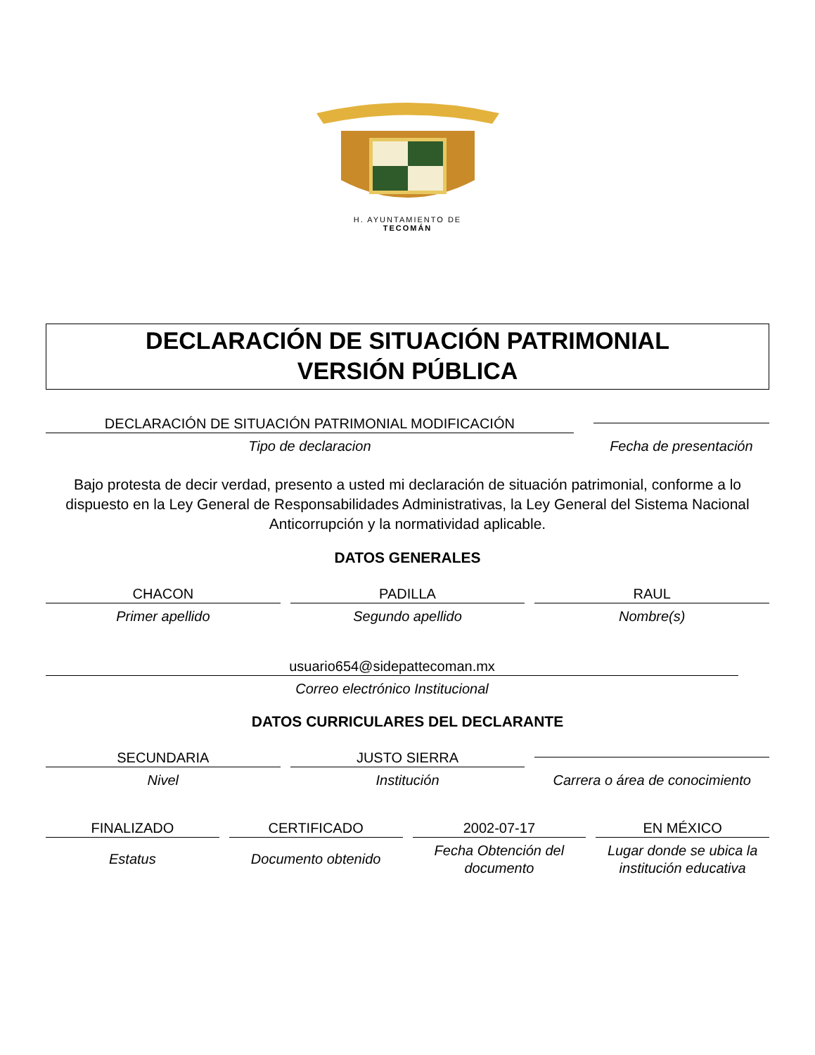H. AYUNTAMIENTO DE
TECOMÁN
DECLARACIÓN DE SITUACIÓN PATRIMONIAL
VERSIÓN PÚBLICA
DECLARACIÓN DE SITUACIÓN PATRIMONIAL MODIFICACIÓN
Tipo de declaracion
Fecha de presentación
Bajo protesta de decir verdad, presento a usted mi declaración de situación patrimonial, conforme a lo dispuesto en la Ley General de Responsabilidades Administrativas, la Ley General del Sistema Nacional Anticorrupción y la normatividad aplicable.
DATOS GENERALES
CHACON
Primer apellido
PADILLA
Segundo apellido
RAUL
Nombre(s)
usuario654@sidepattecoman.mx
Correo electrónico Institucional
DATOS CURRICULARES DEL DECLARANTE
SECUNDARIA
Nivel
JUSTO SIERRA
Institución
Carrera o área de conocimiento
FINALIZADO
Estatus
CERTIFICADO
Documento obtenido
2002-07-17
Fecha Obtención del documento
EN MÉXICO
Lugar donde se ubica la institución educativa